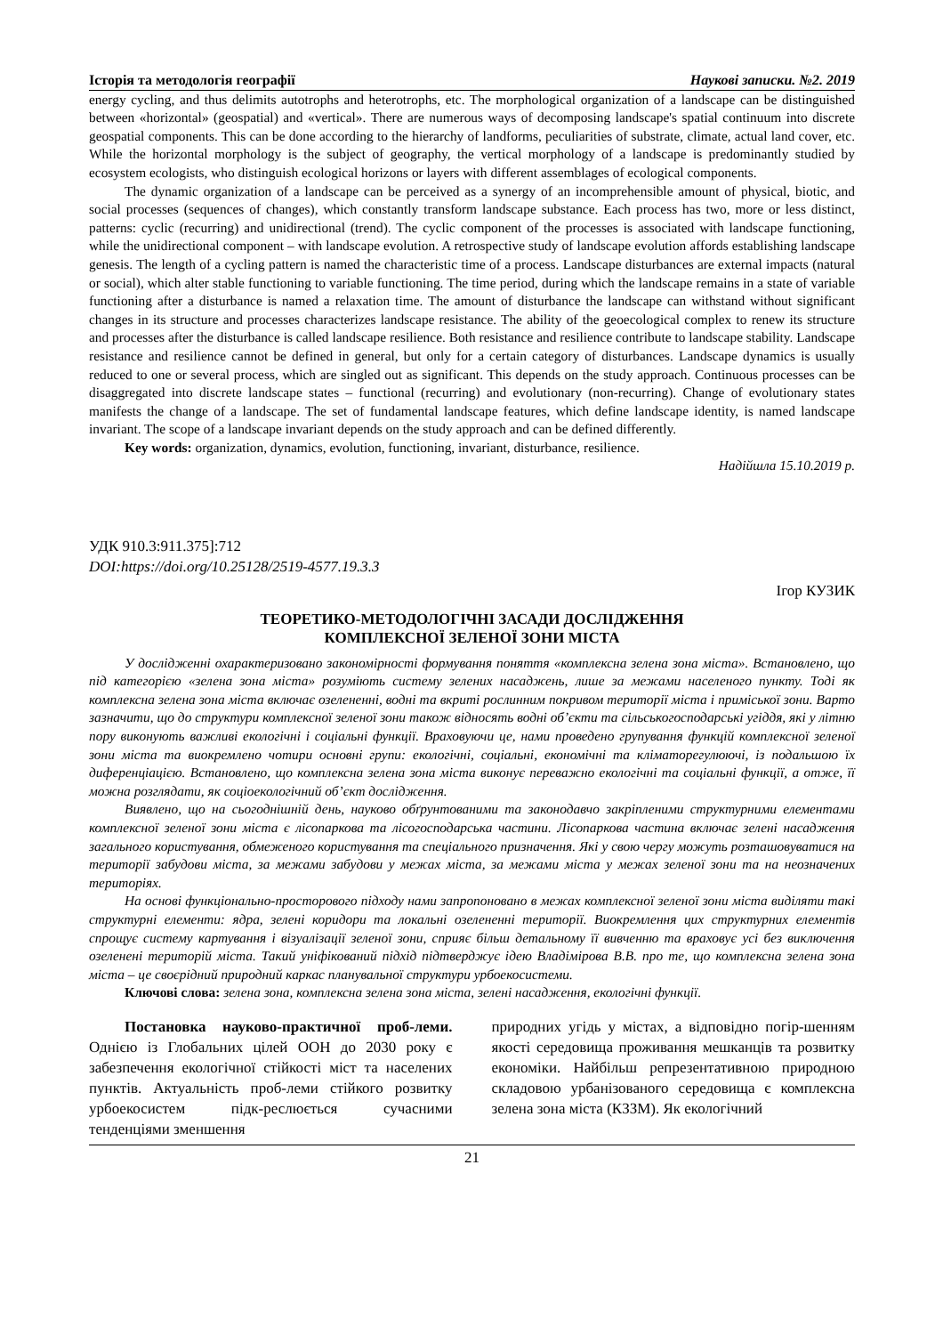Історія та методологія географії Наукові записки. №2. 2019
energy cycling, and thus delimits autotrophs and heterotrophs, etc. The morphological organization of a landscape can be distinguished between «horizontal» (geospatial) and «vertical». There are numerous ways of decomposing landscape's spatial continuum into discrete geospatial components. This can be done according to the hierarchy of landforms, peculiarities of substrate, climate, actual land cover, etc. While the horizontal morphology is the subject of geography, the vertical morphology of a landscape is predominantly studied by ecosystem ecologists, who distinguish ecological horizons or layers with different assemblages of ecological components.
The dynamic organization of a landscape can be perceived as a synergy of an incomprehensible amount of physical, biotic, and social processes (sequences of changes), which constantly transform landscape substance. Each process has two, more or less distinct, patterns: cyclic (recurring) and unidirectional (trend). The cyclic component of the processes is associated with landscape functioning, while the unidirectional component – with landscape evolution. A retrospective study of landscape evolution affords establishing landscape genesis. The length of a cycling pattern is named the characteristic time of a process. Landscape disturbances are external impacts (natural or social), which alter stable functioning to variable functioning. The time period, during which the landscape remains in a state of variable functioning after a disturbance is named a relaxation time. The amount of disturbance the landscape can withstand without significant changes in its structure and processes characterizes landscape resistance. The ability of the geoecological complex to renew its structure and processes after the disturbance is called landscape resilience. Both resistance and resilience contribute to landscape stability. Landscape resistance and resilience cannot be defined in general, but only for a certain category of disturbances. Landscape dynamics is usually reduced to one or several process, which are singled out as significant. This depends on the study approach. Continuous processes can be disaggregated into discrete landscape states – functional (recurring) and evolutionary (non-recurring). Change of evolutionary states manifests the change of a landscape. The set of fundamental landscape features, which define landscape identity, is named landscape invariant. The scope of a landscape invariant depends on the study approach and can be defined differently.
Key words: organization, dynamics, evolution, functioning, invariant, disturbance, resilience.
Надійшла 15.10.2019 р.
УДК 910.3:911.375]:712
DOI:https://doi.org/10.25128/2519-4577.19.3.3
Ігор КУЗИК
ТЕОРЕТИКО-МЕТОДОЛОГІЧНІ ЗАСАДИ ДОСЛІДЖЕННЯ
КОМПЛЕКСНОЇ ЗЕЛЕНОЇ ЗОНИ МІСТА
У дослідженні охарактеризовано закономірності формування поняття «комплексна зелена зона міста». Встановлено, що під категорією «зелена зона міста» розуміють систему зелених насаджень, лише за межами населеного пункту. Тоді як комплексна зелена зона міста включає озелененні, водні та вкриті рослинним покривом території міста і приміської зони. Варто зазначити, що до структури комплексної зеленої зони також відносять водні об’єкти та сільськогосподарські угіддя, які у літню пору виконують важливі екологічні і соціальні функції. Враховуючи це, нами проведено групування функцій комплексної зеленої зони міста та виокремлено чотири основні групи: екологічні, соціальні, економічні та кліматорегулюючі, із подальшою їх диференціацією. Встановлено, що комплексна зелена зона міста виконує переважно екологічні та соціальні функції, а отже, її можна розглядати, як соціоекологічний об’єкт дослідження.
Виявлено, що на сьогоднішній день, науково обґрунтованими та законодавчо закріпленими структурними елементами комплексної зеленої зони міста є лісопаркова та лісогосподарська частини. Лісопаркова частина включає зелені насадження загального користування, обмеженого користування та спеціального призначення. Які у свою чергу можуть розташовуватися на території забудови міста, за межами забудови у межах міста, за межами міста у межах зеленої зони та на неозначених територіях.
На основі функціонально-просторового підходу нами запропоновано в межах комплексної зеленої зони міста виділяти такі структурні елементи: ядра, зелені коридори та локальні озелененні території. Виокремлення цих структурних елементів спрощує систему картування і візуалізації зеленої зони, сприяє більш детальному її вивченню та враховує усі без виключення озеленені територій міста. Такий уніфікований підхід підтверджує ідею Владімірова В.В. про те, що комплексна зелена зона міста – це своєрідний природний каркас планувальної структури урбоекосистеми.
Ключові слова: зелена зона, комплексна зелена зона міста, зелені насадження, екологічні функції.
Постановка науково-практичної проб-леми. Однією із Глобальних цілей ООН до 2030 року є забезпечення екологічної стійкості міст та населених пунктів. Актуальність проб-леми стійкого розвитку урбоекосистем підк-реслюється сучасними тенденціями зменшення
природних угідь у містах, а відповідно погір-шенням якості середовища проживання мешканців та розвитку економіки. Найбільш репрезентативною природною складовою урбанізованого середовища є комплексна зелена зона міста (КЗЗМ). Як екологічний
21